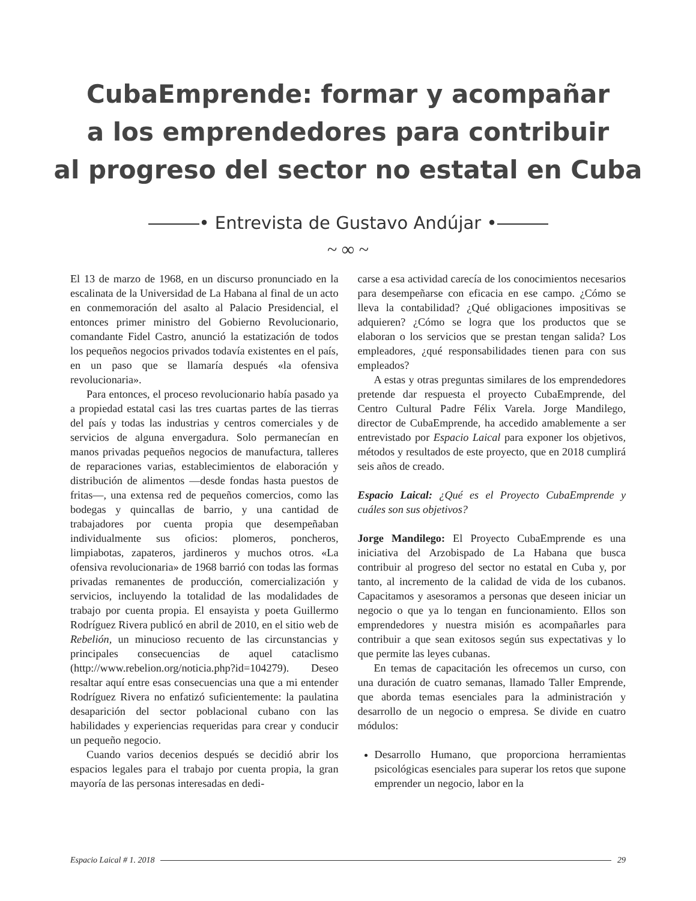CubaEmprende: formar y acompañar
a los emprendedores para contribuir
al progreso del sector no estatal en Cuba
• Entrevista de Gustavo Andújar •
~ ∞ ~
El 13 de marzo de 1968, en un discurso pronunciado en la escalinata de la Universidad de La Habana al final de un acto en conmemoración del asalto al Palacio Presidencial, el entonces primer ministro del Gobierno Revolucionario, comandante Fidel Castro, anunció la estatización de todos los pequeños negocios privados todavía existentes en el país, en un paso que se llamaría después «la ofensiva revolucionaria».
Para entonces, el proceso revolucionario había pasado ya a propiedad estatal casi las tres cuartas partes de las tierras del país y todas las industrias y centros comerciales y de servicios de alguna envergadura. Solo permanecían en manos privadas pequeños negocios de manufactura, talleres de reparaciones varias, establecimientos de elaboración y distribución de alimentos —desde fondas hasta puestos de fritas—, una extensa red de pequeños comercios, como las bodegas y quincallas de barrio, y una cantidad de trabajadores por cuenta propia que desempeñaban individualmente sus oficios: plomeros, poncheros, limpiabotas, zapateros, jardineros y muchos otros. «La ofensiva revolucionaria» de 1968 barrió con todas las formas privadas remanentes de producción, comercialización y servicios, incluyendo la totalidad de las modalidades de trabajo por cuenta propia. El ensayista y poeta Guillermo Rodríguez Rivera publicó en abril de 2010, en el sitio web de Rebelión, un minucioso recuento de las circunstancias y principales consecuencias de aquel cataclismo (http://www.rebelion.org/noticia.php?id=104279). Deseo resaltar aquí entre esas consecuencias una que a mi entender Rodríguez Rivera no enfatizó suficientemente: la paulatina desaparición del sector poblacional cubano con las habilidades y experiencias requeridas para crear y conducir un pequeño negocio.
Cuando varios decenios después se decidió abrir los espacios legales para el trabajo por cuenta propia, la gran mayoría de las personas interesadas en dedi-
carse a esa actividad carecía de los conocimientos necesarios para desempeñarse con eficacia en ese campo. ¿Cómo se lleva la contabilidad? ¿Qué obligaciones impositivas se adquieren? ¿Cómo se logra que los productos que se elaboran o los servicios que se prestan tengan salida? Los empleadores, ¿qué responsabilidades tienen para con sus empleados?
A estas y otras preguntas similares de los emprendedores pretende dar respuesta el proyecto CubaEmprende, del Centro Cultural Padre Félix Varela. Jorge Mandilego, director de CubaEmprende, ha accedido amablemente a ser entrevistado por Espacio Laical para exponer los objetivos, métodos y resultados de este proyecto, que en 2018 cumplirá seis años de creado.
Espacio Laical: ¿Qué es el Proyecto CubaEmprende y cuáles son sus objetivos?
Jorge Mandilego: El Proyecto CubaEmprende es una iniciativa del Arzobispado de La Habana que busca contribuir al progreso del sector no estatal en Cuba y, por tanto, al incremento de la calidad de vida de los cubanos. Capacitamos y asesoramos a personas que deseen iniciar un negocio o que ya lo tengan en funcionamiento. Ellos son emprendedores y nuestra misión es acompañarles para contribuir a que sean exitosos según sus expectativas y lo que permite las leyes cubanas.
En temas de capacitación les ofrecemos un curso, con una duración de cuatro semanas, llamado Taller Emprende, que aborda temas esenciales para la administración y desarrollo de un negocio o empresa. Se divide en cuatro módulos:
Desarrollo Humano, que proporciona herramientas psicológicas esenciales para superar los retos que supone emprender un negocio, labor en la
Espacio Laical # 1. 2018 29